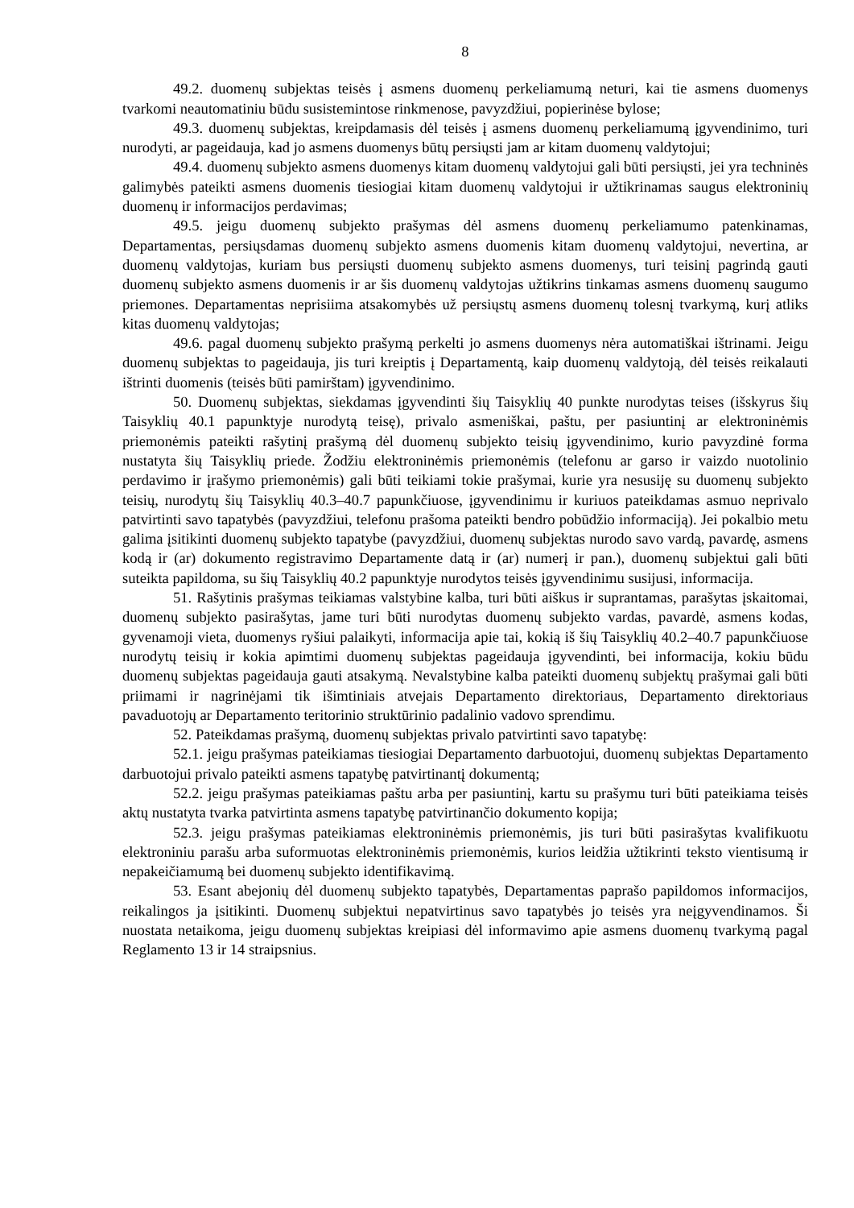8
49.2. duomenų subjektas teisės į asmens duomenų perkeliamumą neturi, kai tie asmens duomenys tvarkomi neautomatiniu būdu susistemintose rinkmenose, pavyzdžiui, popierinėse bylose;
49.3. duomenų subjektas, kreipdamasis dėl teisės į asmens duomenų perkeliamumą įgyvendinimo, turi nurodyti, ar pageidauja, kad jo asmens duomenys būtų persiųsti jam ar kitam duomenų valdytojui;
49.4. duomenų subjekto asmens duomenys kitam duomenų valdytojui gali būti persiųsti, jei yra techninės galimybės pateikti asmens duomenis tiesiogiai kitam duomenų valdytojui ir užtikrinamas saugus elektroninių duomenų ir informacijos perdavimas;
49.5. jeigu duomenų subjekto prašymas dėl asmens duomenų perkeliamumo patenkinamas, Departamentas, persiųsdamas duomenų subjekto asmens duomenis kitam duomenų valdytojui, nevertina, ar duomenų valdytojas, kuriam bus persiųsti duomenų subjekto asmens duomenys, turi teisinį pagrindą gauti duomenų subjekto asmens duomenis ir ar šis duomenų valdytojas užtikrins tinkamas asmens duomenų saugumo priemones. Departamentas neprisiima atsakomybės už persiųstų asmens duomenų tolesnį tvarkymą, kurį atliks kitas duomenų valdytojas;
49.6. pagal duomenų subjekto prašymą perkelti jo asmens duomenys nėra automatiškai ištrinami. Jeigu duomenų subjektas to pageidauja, jis turi kreiptis į Departamentą, kaip duomenų valdytoją, dėl teisės reikalauti ištrinti duomenis (teisės būti pamirštam) įgyvendinimo.
50. Duomenų subjektas, siekdamas įgyvendinti šių Taisyklių 40 punkte nurodytas teises (išskyrus šių Taisyklių 40.1 papunktyje nurodytą teisę), privalo asmeniškai, paštu, per pasiuntinį ar elektroninėmis priemonėmis pateikti rašytinį prašymą dėl duomenų subjekto teisių įgyvendinimo, kurio pavyzdinė forma nustatyta šių Taisyklių priede. Žodžiu elektroninėmis priemonėmis (telefonu ar garso ir vaizdo nuotolinio perdavimo ir įrašymo priemonėmis) gali būti teikiami tokie prašymai, kurie yra nesusiję su duomenų subjekto teisių, nurodytų šių Taisyklių 40.3–40.7 papunkčiuose, įgyvendinimu ir kuriuos pateikdamas asmuo neprivalo patvirtinti savo tapatybės (pavyzdžiui, telefonu prašoma pateikti bendro pobūdžio informaciją). Jei pokalbio metu galima įsitikinti duomenų subjekto tapatybe (pavyzdžiui, duomenų subjektas nurodo savo vardą, pavardę, asmens kodą ir (ar) dokumento registravimo Departamente datą ir (ar) numerį ir pan.), duomenų subjektui gali būti suteikta papildoma, su šių Taisyklių 40.2 papunktyje nurodytos teisės įgyvendinimu susijusi, informacija.
51. Rašytinis prašymas teikiamas valstybine kalba, turi būti aiškus ir suprantamas, parašytas įskaitomai, duomenų subjekto pasirašytas, jame turi būti nurodytas duomenų subjekto vardas, pavardė, asmens kodas, gyvenamoji vieta, duomenys ryšiui palaikyti, informacija apie tai, kokią iš šių Taisyklių 40.2–40.7 papunkčiuose nurodytų teisių ir kokia apimtimi duomenų subjektas pageidauja įgyvendinti, bei informacija, kokiu būdu duomenų subjektas pageidauja gauti atsakymą. Nevalstybine kalba pateikti duomenų subjektų prašymai gali būti priimami ir nagrinėjami tik išimtiniais atvejais Departamento direktoriaus, Departamento direktoriaus pavaduotojų ar Departamento teritorinio struktūrinio padalinio vadovo sprendimu.
52. Pateikdamas prašymą, duomenų subjektas privalo patvirtinti savo tapatybę:
52.1. jeigu prašymas pateikiamas tiesiogiai Departamento darbuotojui, duomenų subjektas Departamento darbuotojui privalo pateikti asmens tapatybę patvirtinantį dokumentą;
52.2. jeigu prašymas pateikiamas paštu arba per pasiuntinį, kartu su prašymu turi būti pateikiama teisės aktų nustatyta tvarka patvirtinta asmens tapatybę patvirtinančio dokumento kopija;
52.3. jeigu prašymas pateikiamas elektroninėmis priemonėmis, jis turi būti pasirašytas kvalifikuotu elektroniniu parašu arba suformuotas elektroninėmis priemonėmis, kurios leidžia užtikrinti teksto vientisumą ir nepakeičiamumą bei duomenų subjekto identifikavimą.
53. Esant abejonių dėl duomenų subjekto tapatybės, Departamentas paprašo papildomos informacijos, reikalingos ja įsitikinti. Duomenų subjektui nepatvirtinus savo tapatybės jo teisės yra neįgyvendinamos. Ši nuostata netaikoma, jeigu duomenų subjektas kreipiasi dėl informavimo apie asmens duomenų tvarkymą pagal Reglamento 13 ir 14 straipsnius.